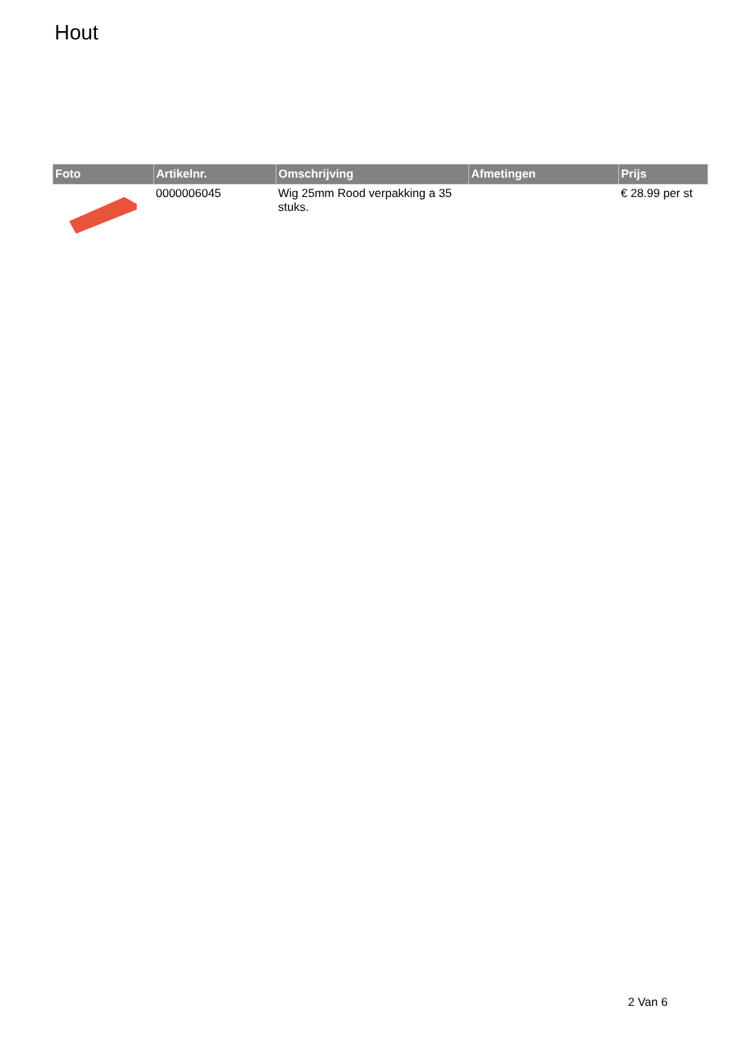Hout
| Foto | Artikelnr. | Omschrijving | Afmetingen | Prijs |
| --- | --- | --- | --- | --- |
| | 0000006045 | Wig 25mm Rood verpakking a 35 stuks. | | € 28.99 per st |
2 Van 6